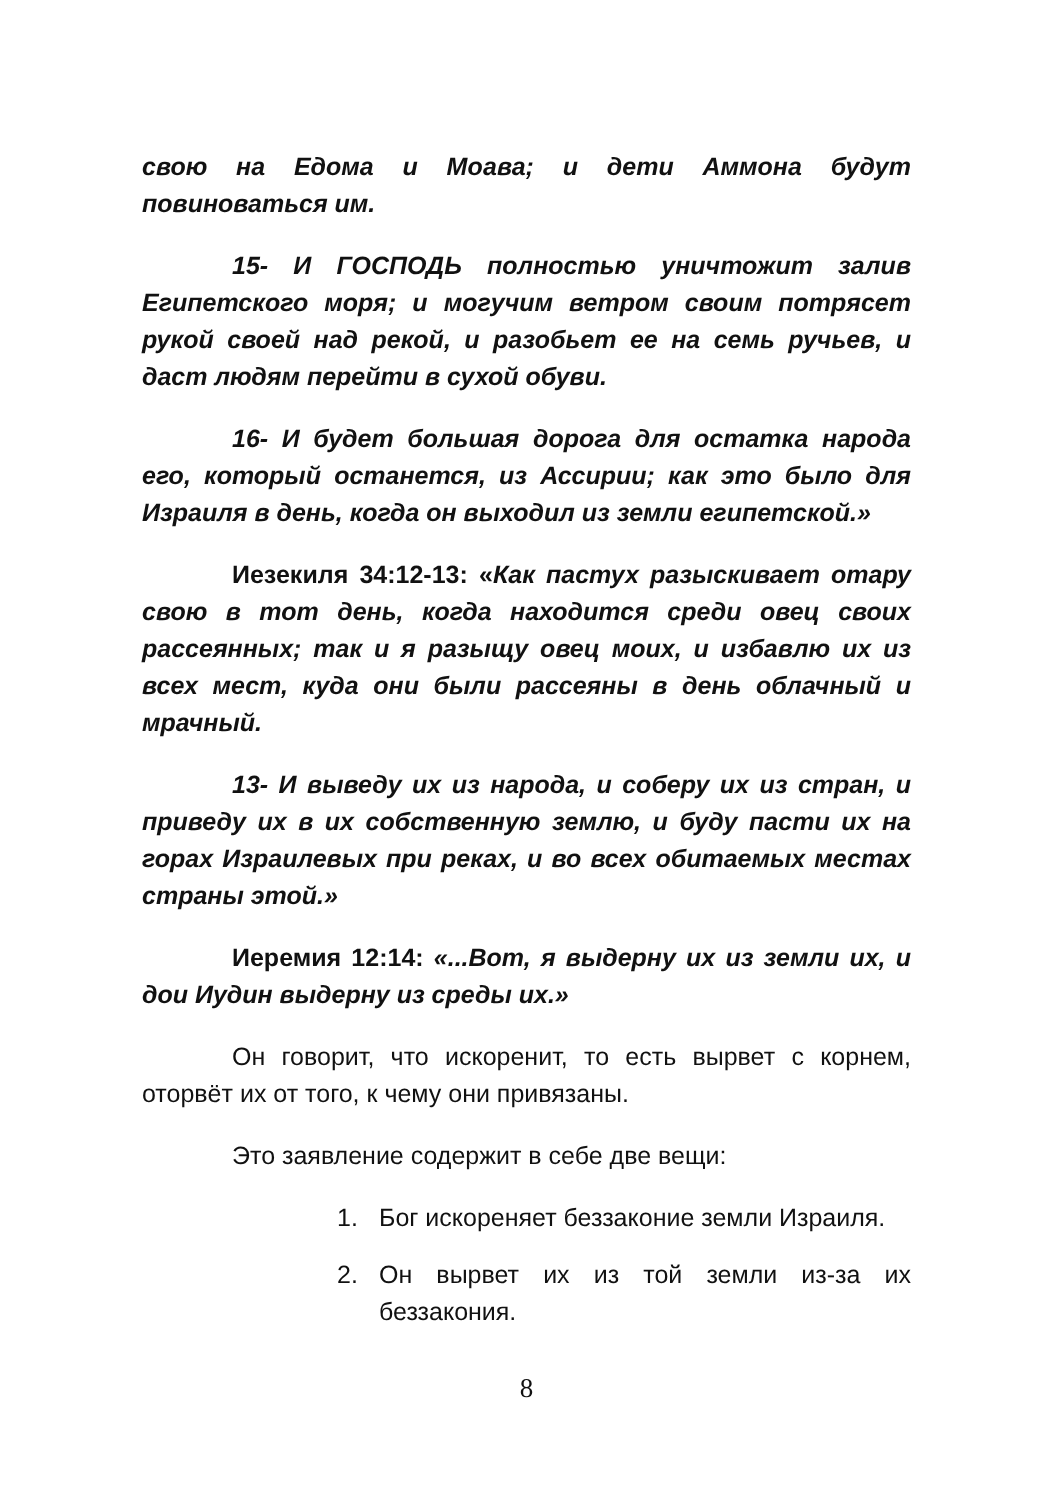свою на Едома и Моава; и дети Аммона будут повиноваться им.
15- И ГОСПОДЬ полностью уничтожит залив Египетского моря; и могучим ветром своим потрясет рукой своей над рекой, и разобьет ее на семь ручьев, и даст людям перейти в сухой обуви.
16- И будет большая дорога для остатка народа его, который останется, из Ассирии; как это было для Израиля в день, когда он выходил из земли египетской.»
Иезекиля 34:12-13: «Как пастух разыскивает отару свою в тот день, когда находится среди овец своих рассеянных; так и я разыщу овец моих, и избавлю их из всех мест, куда они были рассеяны в день облачный и мрачный.
13- И выведу их из народа, и соберу их из стран, и приведу их в их собственную землю, и буду пасти их на горах Израилевых при реках, и во всех обитаемых местах страны этой.»
Иеремия 12:14: «...Вот, я выдерну их из земли их, и дои Иудин выдерну из среды их.»
Он говорит, что искоренит, то есть вырвет с корнем, оторвёт их от того, к чему они привязаны.
Это заявление содержит в себе две вещи:
1. Бог искореняет беззаконие земли Израиля.
2. Он вырвет их из той земли из-за их беззакония.
8